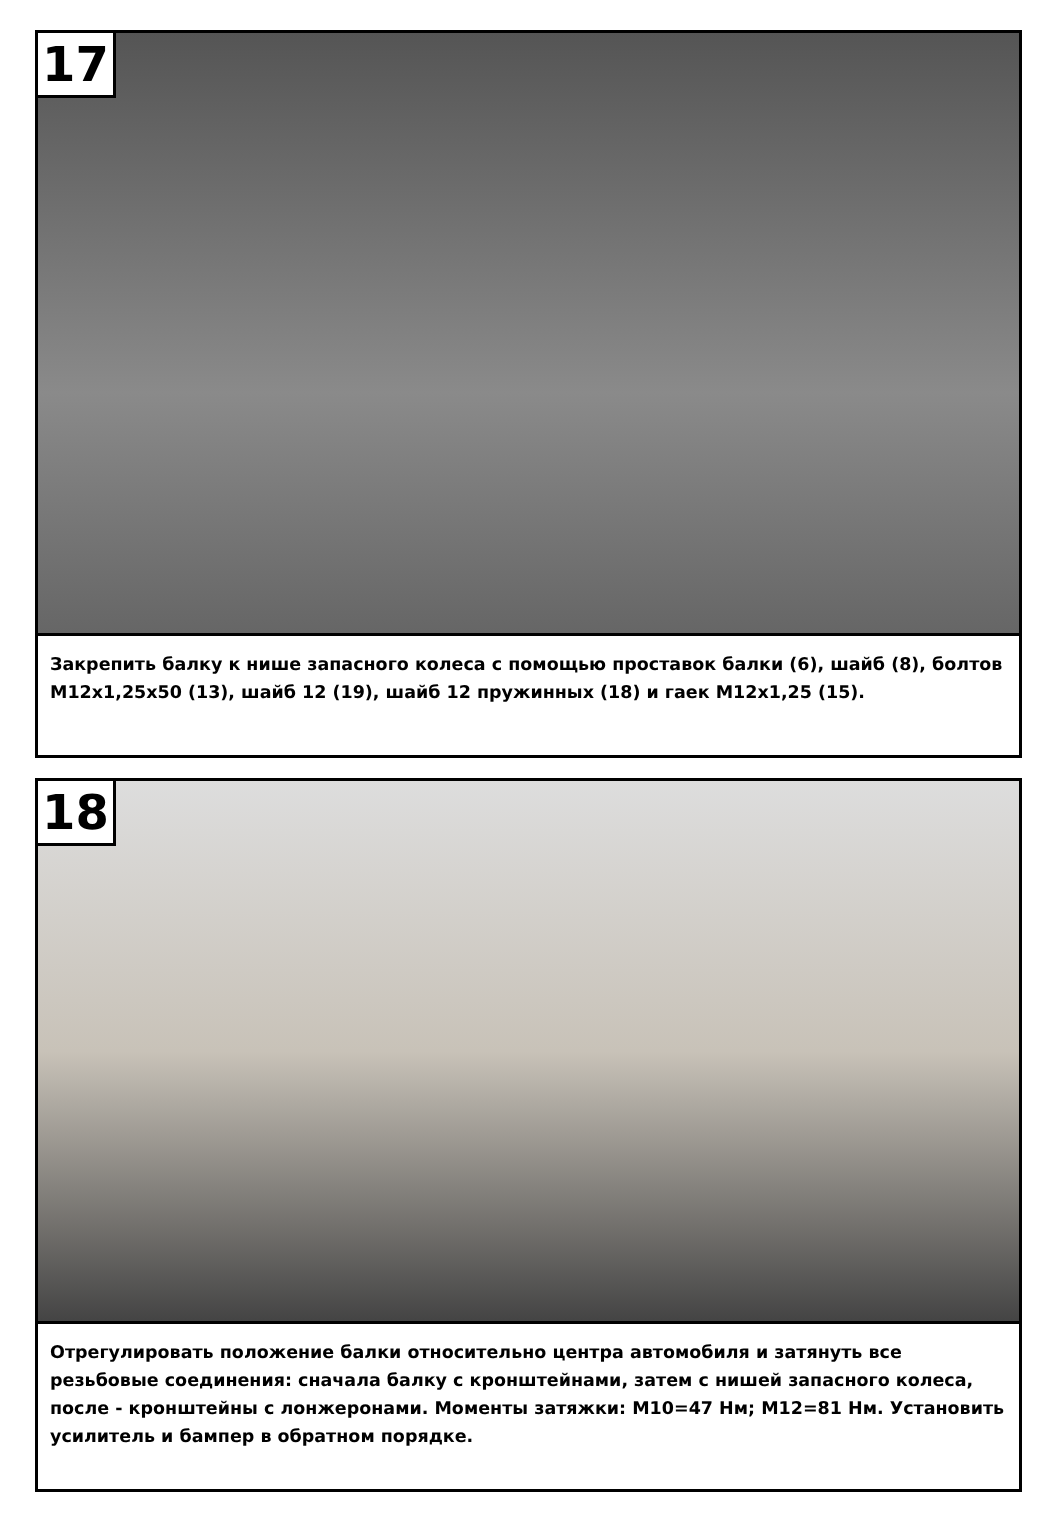17
Закрепить балку к нише запасного колеса с помощью проставок балки (6), шайб (8), болтов М12x1,25x50 (13), шайб 12 (19), шайб 12 пружинных (18) и гаек М12x1,25 (15).
18
Отрегулировать положение балки относительно центра автомобиля и затянуть все резьбовые соединения: сначала балку с кронштейнами, затем с нишей запасного колеса, после - кронштейны с лонжеронами. Моменты затяжки: М10=47 Нм; М12=81 Нм. Установить усилитель и бампер в обратном порядке.